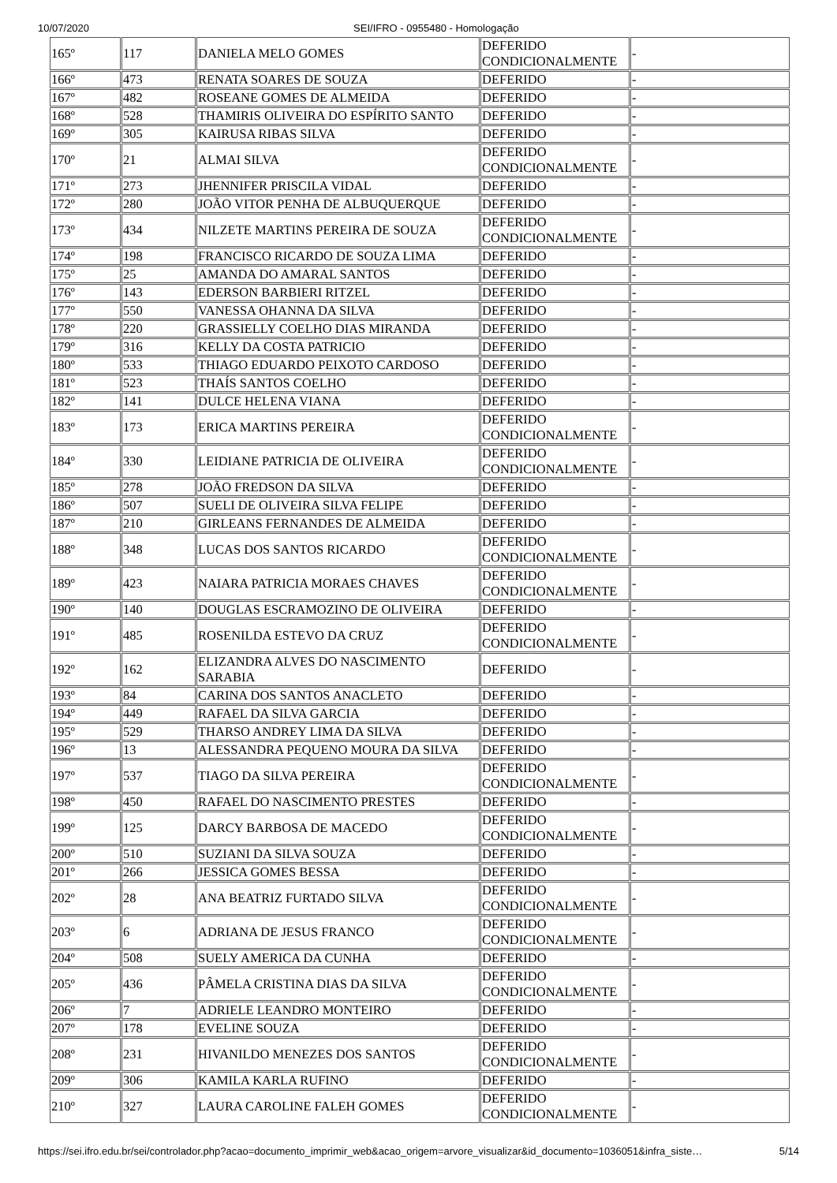10/07/2020 SEI/IFRO - 0955480 - Homologação
| 165º | 117 | DANIELA MELO GOMES | DEFERIDO CONDICIONALMENTE | - |
| 166º | 473 | RENATA SOARES DE SOUZA | DEFERIDO | - |
| 167º | 482 | ROSEANE GOMES DE ALMEIDA | DEFERIDO | - |
| 168º | 528 | THAMIRIS OLIVEIRA DO ESPÍRITO SANTO | DEFERIDO | - |
| 169º | 305 | KAIRUSA RIBAS SILVA | DEFERIDO | - |
| 170º | 21 | ALMAI SILVA | DEFERIDO CONDICIONALMENTE | - |
| 171º | 273 | JHENNIFER PRISCILA VIDAL | DEFERIDO | - |
| 172º | 280 | JOÃO VITOR PENHA DE ALBUQUERQUE | DEFERIDO | - |
| 173º | 434 | NILZETE MARTINS PEREIRA DE SOUZA | DEFERIDO CONDICIONALMENTE | - |
| 174º | 198 | FRANCISCO RICARDO DE SOUZA LIMA | DEFERIDO | - |
| 175º | 25 | AMANDA DO AMARAL SANTOS | DEFERIDO | - |
| 176º | 143 | EDERSON BARBIERI RITZEL | DEFERIDO | - |
| 177º | 550 | VANESSA OHANNA DA SILVA | DEFERIDO | - |
| 178º | 220 | GRASSIELLY COELHO DIAS MIRANDA | DEFERIDO | - |
| 179º | 316 | KELLY DA COSTA PATRICIO | DEFERIDO | - |
| 180º | 533 | THIAGO EDUARDO PEIXOTO CARDOSO | DEFERIDO | - |
| 181º | 523 | THAÍS SANTOS COELHO | DEFERIDO | - |
| 182º | 141 | DULCE HELENA VIANA | DEFERIDO | - |
| 183º | 173 | ERICA MARTINS PEREIRA | DEFERIDO CONDICIONALMENTE | - |
| 184º | 330 | LEIDIANE PATRICIA DE OLIVEIRA | DEFERIDO CONDICIONALMENTE | - |
| 185º | 278 | JOÃO FREDSON DA SILVA | DEFERIDO | - |
| 186º | 507 | SUELI DE OLIVEIRA SILVA FELIPE | DEFERIDO | - |
| 187º | 210 | GIRLEANS FERNANDES DE ALMEIDA | DEFERIDO | - |
| 188º | 348 | LUCAS DOS SANTOS RICARDO | DEFERIDO CONDICIONALMENTE | - |
| 189º | 423 | NAIARA PATRICIA MORAES CHAVES | DEFERIDO CONDICIONALMENTE | - |
| 190º | 140 | DOUGLAS ESCRAMOZINO DE OLIVEIRA | DEFERIDO | - |
| 191º | 485 | ROSENILDA ESTEVO DA CRUZ | DEFERIDO CONDICIONALMENTE | - |
| 192º | 162 | ELIZANDRA ALVES DO NASCIMENTO SARABIA | DEFERIDO | - |
| 193º | 84 | CARINA DOS SANTOS ANACLETO | DEFERIDO | - |
| 194º | 449 | RAFAEL DA SILVA GARCIA | DEFERIDO | - |
| 195º | 529 | THARSO ANDREY LIMA DA SILVA | DEFERIDO | - |
| 196º | 13 | ALESSANDRA PEQUENO MOURA DA SILVA | DEFERIDO | - |
| 197º | 537 | TIAGO DA SILVA PEREIRA | DEFERIDO CONDICIONALMENTE | - |
| 198º | 450 | RAFAEL DO NASCIMENTO PRESTES | DEFERIDO | - |
| 199º | 125 | DARCY BARBOSA DE MACEDO | DEFERIDO CONDICIONALMENTE | - |
| 200º | 510 | SUZIANI DA SILVA SOUZA | DEFERIDO | - |
| 201º | 266 | JESSICA GOMES BESSA | DEFERIDO | - |
| 202º | 28 | ANA BEATRIZ FURTADO SILVA | DEFERIDO CONDICIONALMENTE | - |
| 203º | 6 | ADRIANA DE JESUS FRANCO | DEFERIDO CONDICIONALMENTE | - |
| 204º | 508 | SUELY AMERICA DA CUNHA | DEFERIDO | - |
| 205º | 436 | PÂMELA CRISTINA DIAS DA SILVA | DEFERIDO CONDICIONALMENTE | - |
| 206º | 7 | ADRIELE LEANDRO MONTEIRO | DEFERIDO | - |
| 207º | 178 | EVELINE SOUZA | DEFERIDO | - |
| 208º | 231 | HIVANILDO MENEZES DOS SANTOS | DEFERIDO CONDICIONALMENTE | - |
| 209º | 306 | KAMILA KARLA RUFINO | DEFERIDO | - |
| 210º | 327 | LAURA CAROLINE FALEH GOMES | DEFERIDO CONDICIONALMENTE | - |
https://sei.ifro.edu.br/sei/controlador.php?acao=documento_imprimir_web&acao_origem=arvore_visualizar&id_documento=1036051&infra_siste… 5/14